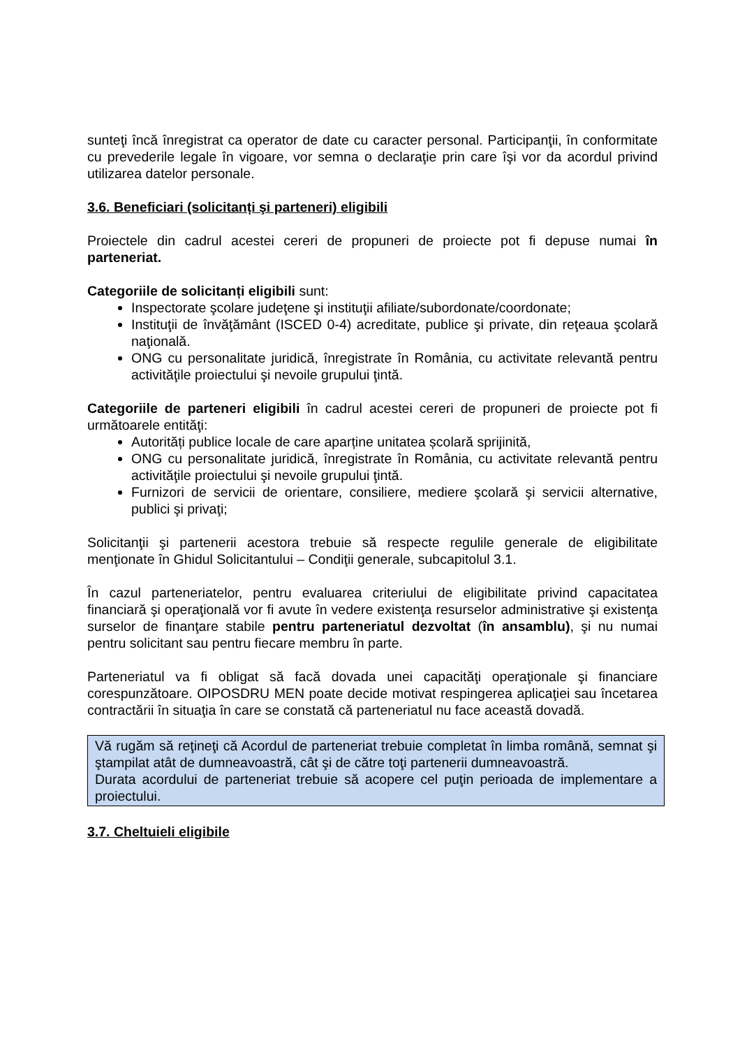sunteţi încă înregistrat ca operator de date cu caracter personal. Participanţii, în conformitate cu prevederile legale în vigoare, vor semna o declaraţie prin care îşi vor da acordul privind utilizarea datelor personale.
3.6. Beneficiari (solicitanți şi parteneri) eligibili
Proiectele din cadrul acestei cereri de propuneri de proiecte pot fi depuse numai în parteneriat.
Categoriile de solicitanți eligibili sunt:
Inspectorate şcolare judeţene şi instituţii afiliate/subordonate/coordonate;
Instituţii de învăţământ (ISCED 0-4) acreditate, publice şi private, din reţeaua şcolară naţională.
ONG cu personalitate juridică, înregistrate în România, cu activitate relevantă pentru activităţile proiectului şi nevoile grupului ţintă.
Categoriile de parteneri eligibili în cadrul acestei cereri de propuneri de proiecte pot fi următoarele entităţi:
Autorități publice locale de care aparține unitatea școlară sprijinită,
ONG cu personalitate juridică, înregistrate în România, cu activitate relevantă pentru activităţile proiectului şi nevoile grupului ţintă.
Furnizori de servicii de orientare, consiliere, mediere şcolară şi servicii alternative, publici şi privaţi;
Solicitanţii şi partenerii acestora trebuie să respecte regulile generale de eligibilitate menţionate în Ghidul Solicitantului – Condiţii generale, subcapitolul 3.1.
În cazul parteneriatelor, pentru evaluarea criteriului de eligibilitate privind capacitatea financiară şi operaţională vor fi avute în vedere existenţa resurselor administrative şi existenţa surselor de finanţare stabile pentru parteneriatul dezvoltat (în ansamblu), şi nu numai pentru solicitant sau pentru fiecare membru în parte.
Parteneriatul va fi obligat să facă dovada unei capacităţi operaţionale şi financiare corespunzătoare. OIPOSDRU MEN poate decide motivat respingerea aplicaţiei sau încetarea contractării în situaţia în care se constată că parteneriatul nu face această dovadă.
Vă rugăm să reţineţi că Acordul de parteneriat trebuie completat în limba română, semnat şi ştampilat atât de dumneavoastră, cât şi de către toţi partenerii dumneavoastră.
Durata acordului de parteneriat trebuie să acopere cel puţin perioada de implementare a proiectului.
3.7. Cheltuieli eligibile